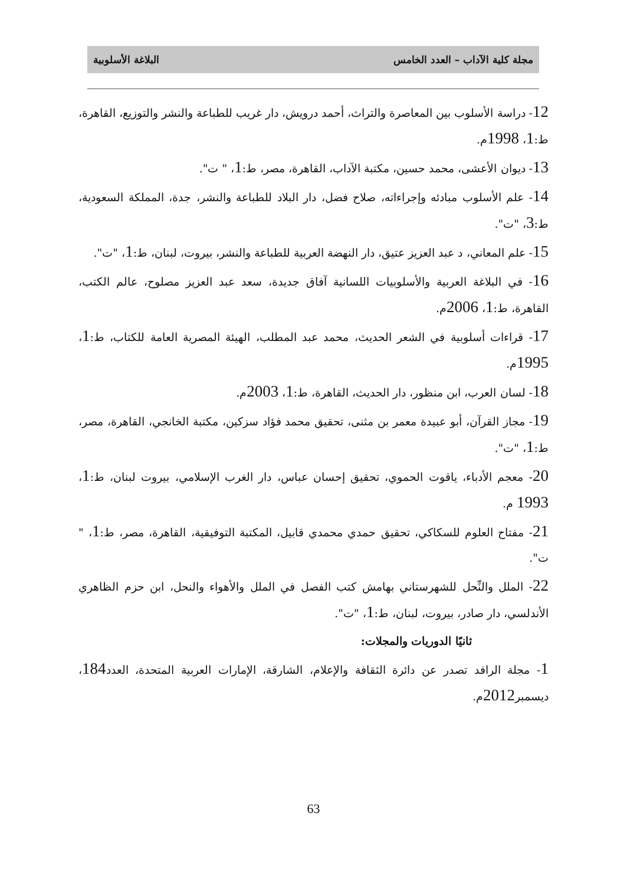مجلة كلية الآداب – العدد الخامس البلاغة الأسلوبية
12- دراسة الأسلوب بين المعاصرة والتراث، أحمد درويش، دار غريب للطباعة والنشر والتوزيع، القاهرة، ط:1، 1998م.
13- ديوان الأعشى، محمد حسين، مكتبة الآداب، القاهرة، مصر، ط:1، " ت".
14- علم الأسلوب مبادئه وإجراءاته، صلاح فضل، دار البلاد للطباعة والنشر، جدة، المملكة السعودية، ط:3، "ت".
15- علم المعاني، د عبد العزيز عتيق، دار النهضة العربية للطباعة والنشر، بيروت، لبنان، ط:1، "ت".
16- في البلاغة العربية والأسلوبيات اللسانية آفاق جديدة، سعد عبد العزيز مصلوح، عالم الكتب، القاهرة، ط:1، 2006م.
17- قراءات أسلوبية في الشعر الحديث، محمد عبد المطلب، الهيئة المصرية العامة للكتاب، ط:1، 1995م.
18- لسان العرب، ابن منظور، دار الحديث، القاهرة، ط:1، 2003م.
19- مجاز القرآن، أبو عبيدة معمر بن مثنى، تحقيق محمد فؤاد سزكين، مكتبة الخانجي، القاهرة، مصر، ط:1، "ت".
20- معجم الأدباء، ياقوت الحموي، تحقيق إحسان عباس، دار الغرب الإسلامي، بيروت لبنان، ط:1، 1993 م.
21- مفتاح العلوم للسكاكي، تحقيق حمدي محمدي قابيل، المكتبة التوفيقية، القاهرة، مصر، ط:1، " ت".
22- الملل والنِّحل للشهرستاني بهامش كتب الفصل في الملل والأهواء والنحل، ابن حزم الظاهري الأندلسي، دار صادر، بيروت، لبنان، ط:1، "ت".
ثانيًا الدوريات والمجلات:
1- مجلة الرافد تصدر عن دائرة الثقافة والإعلام، الشارقة، الإمارات العربية المتحدة، العدد184، ديسمبر2012م.
63